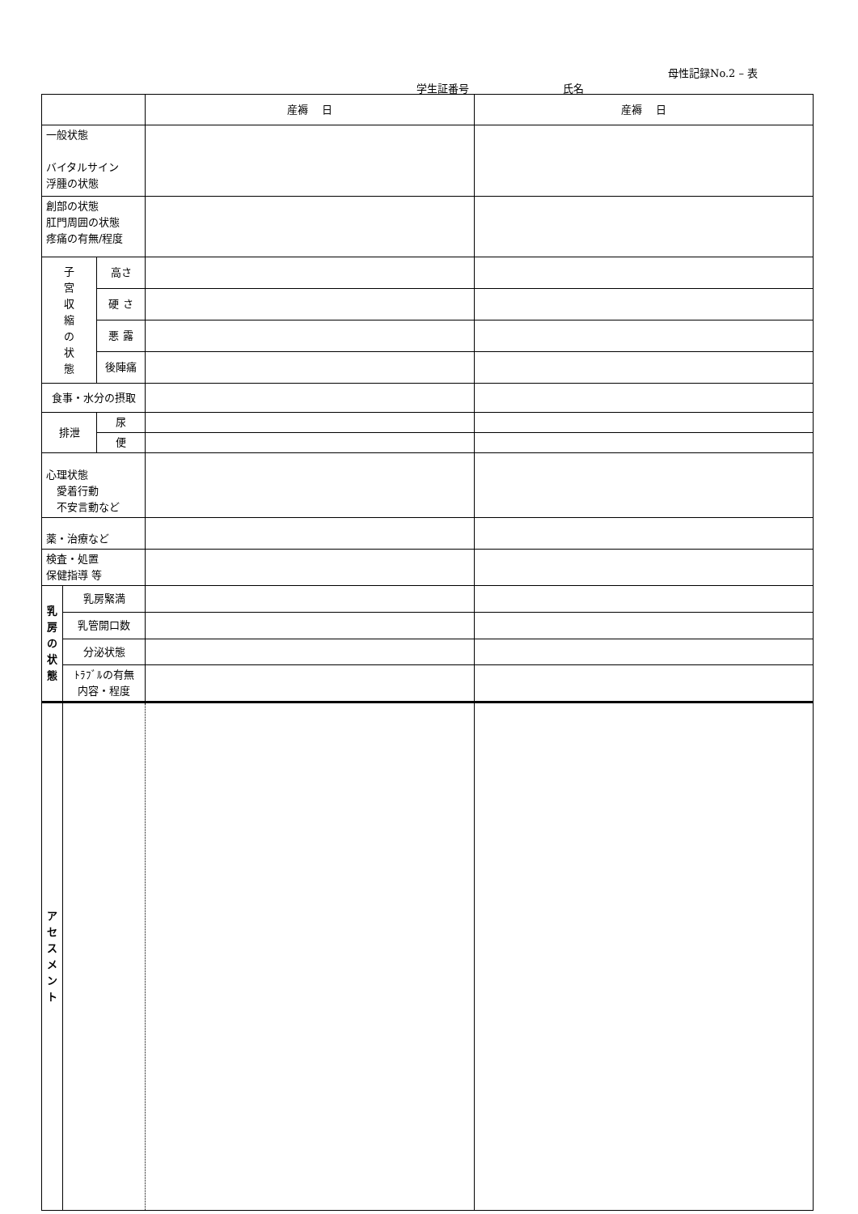母性記録No.2 – 表
学生証番号 氏名
| | | | 産褥 日 | 産褥 日 |
| 一般状態 バイタルサイン 浮腫の状態 | | | | |
| 創部の状態 肛門周囲の状態 疼痛の有無/程度 | | | | |
| 子 宮 収 縮 の 状 態 | | 高さ | | |
| | | 硬 さ | | |
| | | 悪 露 | | |
| | | 後陣痛 | | |
| 食事・水分の摂取 | | | | |
| 排泄 | | 尿 | | |
| | | 便 | | |
| 心理状態 愛着行動 不安言動など | | | | |
| 薬・治療など | | | | |
| 検査・処置 保健指導 等 | | | | |
| 乳 房 の 状 態 | 乳房緊満 | | | |
| | 乳管開口数 | | | |
| | 分泌状態 | | | |
| | ﾄﾗﾌﾞﾙの有無 内容・程度 | | | |
| ア セ ス メ ン ト | | | | |